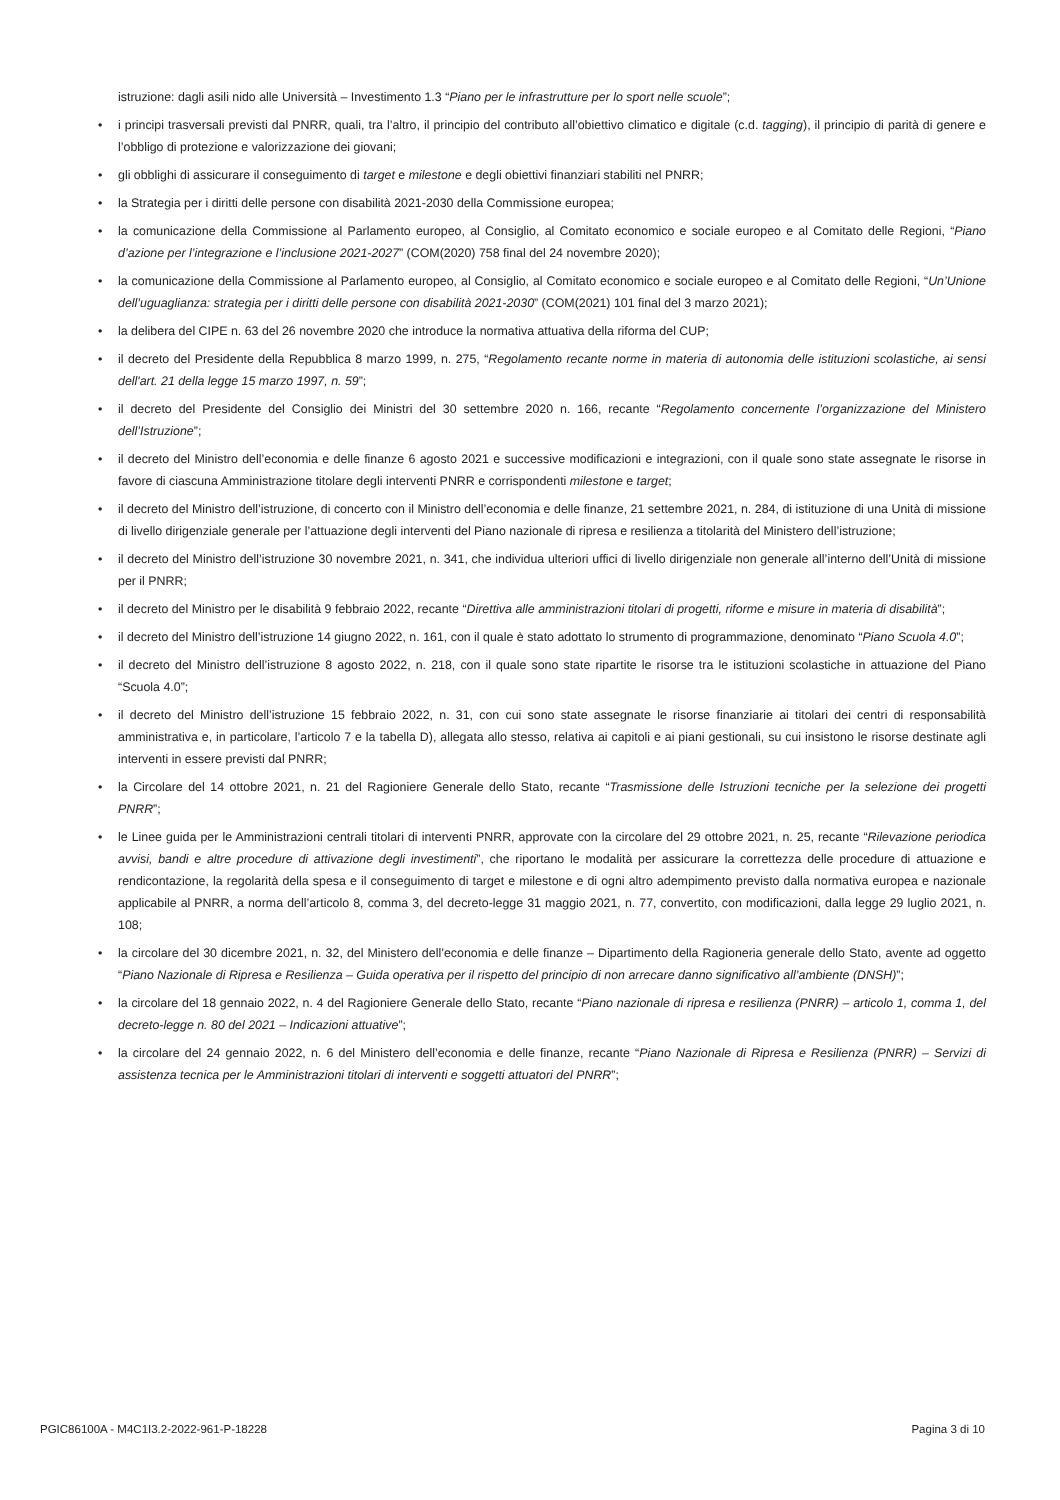istruzione: dagli asili nido alle Università – Investimento 1.3 “Piano per le infrastrutture per lo sport nelle scuole”;
• i principi trasversali previsti dal PNRR, quali, tra l’altro, il principio del contributo all’obiettivo climatico e digitale (c.d. tagging), il principio di parità di genere e l’obbligo di protezione e valorizzazione dei giovani;
• gli obblighi di assicurare il conseguimento di target e milestone e degli obiettivi finanziari stabiliti nel PNRR;
• la Strategia per i diritti delle persone con disabilità 2021-2030 della Commissione europea;
• la comunicazione della Commissione al Parlamento europeo, al Consiglio, al Comitato economico e sociale europeo e al Comitato delle Regioni, “Piano d’azione per l’integrazione e l’inclusione 2021-2027” (COM(2020) 758 final del 24 novembre 2020);
• la comunicazione della Commissione al Parlamento europeo, al Consiglio, al Comitato economico e sociale europeo e al Comitato delle Regioni, “Un’Unione dell’uguaglianza: strategia per i diritti delle persone con disabilità 2021-2030” (COM(2021) 101 final del 3 marzo 2021);
• la delibera del CIPE n. 63 del 26 novembre 2020 che introduce la normativa attuativa della riforma del CUP;
• il decreto del Presidente della Repubblica 8 marzo 1999, n. 275, “Regolamento recante norme in materia di autonomia delle istituzioni scolastiche, ai sensi dell'art. 21 della legge 15 marzo 1997, n. 59”;
• il decreto del Presidente del Consiglio dei Ministri del 30 settembre 2020 n. 166, recante “Regolamento concernente l’organizzazione del Ministero dell’Istruzione”;
• il decreto del Ministro dell’economia e delle finanze 6 agosto 2021 e successive modificazioni e integrazioni, con il quale sono state assegnate le risorse in favore di ciascuna Amministrazione titolare degli interventi PNRR e corrispondenti milestone e target;
• il decreto del Ministro dell’istruzione, di concerto con il Ministro dell’economia e delle finanze, 21 settembre 2021, n. 284, di istituzione di una Unità di missione di livello dirigenziale generale per l’attuazione degli interventi del Piano nazionale di ripresa e resilienza a titolarità del Ministero dell’istruzione;
• il decreto del Ministro dell’istruzione 30 novembre 2021, n. 341, che individua ulteriori uffici di livello dirigenziale non generale all’interno dell’Unità di missione per il PNRR;
• il decreto del Ministro per le disabilità 9 febbraio 2022, recante “Direttiva alle amministrazioni titolari di progetti, riforme e misure in materia di disabilità”;
• il decreto del Ministro dell’istruzione 14 giugno 2022, n. 161, con il quale è stato adottato lo strumento di programmazione, denominato “Piano Scuola 4.0”;
• il decreto del Ministro dell’istruzione 8 agosto 2022, n. 218, con il quale sono state ripartite le risorse tra le istituzioni scolastiche in attuazione del Piano “Scuola 4.0”;
• il decreto del Ministro dell’istruzione 15 febbraio 2022, n. 31, con cui sono state assegnate le risorse finanziarie ai titolari dei centri di responsabilità amministrativa e, in particolare, l’articolo 7 e la tabella D), allegata allo stesso, relativa ai capitoli e ai piani gestionali, su cui insistono le risorse destinate agli interventi in essere previsti dal PNRR;
• la Circolare del 14 ottobre 2021, n. 21 del Ragioniere Generale dello Stato, recante “Trasmissione delle Istruzioni tecniche per la selezione dei progetti PNRR”;
• le Linee guida per le Amministrazioni centrali titolari di interventi PNRR, approvate con la circolare del 29 ottobre 2021, n. 25, recante “Rilevazione periodica avvisi, bandi e altre procedure di attivazione degli investimenti”, che riportano le modalità per assicurare la correttezza delle procedure di attuazione e rendicontazione, la regolarità della spesa e il conseguimento di target e milestone e di ogni altro adempimento previsto dalla normativa europea e nazionale applicabile al PNRR, a norma dell’articolo 8, comma 3, del decreto-legge 31 maggio 2021, n. 77, convertito, con modificazioni, dalla legge 29 luglio 2021, n. 108;
• la circolare del 30 dicembre 2021, n. 32, del Ministero dell’economia e delle finanze – Dipartimento della Ragioneria generale dello Stato, avente ad oggetto “Piano Nazionale di Ripresa e Resilienza – Guida operativa per il rispetto del principio di non arrecare danno significativo all’ambiente (DNSH)”;
• la circolare del 18 gennaio 2022, n. 4 del Ragioniere Generale dello Stato, recante “Piano nazionale di ripresa e resilienza (PNRR) – articolo 1, comma 1, del decreto-legge n. 80 del 2021 – Indicazioni attuative”;
• la circolare del 24 gennaio 2022, n. 6 del Ministero dell’economia e delle finanze, recante “Piano Nazionale di Ripresa e Resilienza (PNRR) – Servizi di assistenza tecnica per le Amministrazioni titolari di interventi e soggetti attuatori del PNRR”;
PGIC86100A - M4C1I3.2-2022-961-P-18228 Pagina 3 di 10